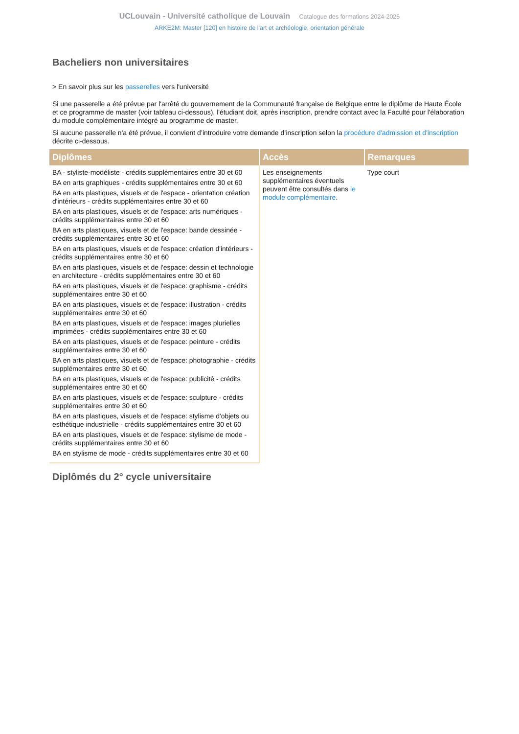UCLouvain - Université catholique de Louvain Catalogue des formations 2024-2025
ARKE2M: Master [120] en histoire de l'art et archéologie, orientation générale
Bacheliers non universitaires
> En savoir plus sur les passerelles vers l'université
Si une passerelle a été prévue par l'arrêté du gouvernement de la Communauté française de Belgique entre le diplôme de Haute École et ce programme de master (voir tableau ci-dessous), l'étudiant doit, après inscription, prendre contact avec la Faculté pour l'élaboration du module complémentaire intégré au programme de master.
Si aucune passerelle n'a été prévue, il convient d’introduire votre demande d’inscription selon la procédure d'admission et d'inscription décrite ci-dessous.
| Diplômes | Accès | Remarques |
| --- | --- | --- |
| BA - styliste-modéliste - crédits supplémentaires entre 30 et 60 BA en arts graphiques - crédits supplémentaires entre 30 et 60 BA en arts plastiques, visuels et de l'espace - orientation création d'intérieurs - crédits supplémentaires entre 30 et 60 BA en arts plastiques, visuels et de l'espace: arts numériques - crédits supplémentaires entre 30 et 60 BA en arts plastiques, visuels et de l'espace: bande dessinée - crédits supplémentaires entre 30 et 60 BA en arts plastiques, visuels et de l'espace: création d'intérieurs - crédits supplémentaires entre 30 et 60 BA en arts plastiques, visuels et de l'espace: dessin et technologie en architecture - crédits supplémentaires entre 30 et 60 BA en arts plastiques, visuels et de l'espace: graphisme - crédits supplémentaires entre 30 et 60 BA en arts plastiques, visuels et de l'espace: illustration - crédits supplémentaires entre 30 et 60 BA en arts plastiques, visuels et de l'espace: images plurielles imprimées - crédits supplémentaires entre 30 et 60 BA en arts plastiques, visuels et de l'espace: peinture - crédits supplémentaires entre 30 et 60 BA en arts plastiques, visuels et de l'espace: photographie - crédits supplémentaires entre 30 et 60 BA en arts plastiques, visuels et de l'espace: publicité - crédits supplémentaires entre 30 et 60 BA en arts plastiques, visuels et de l'espace: sculpture - crédits supplémentaires entre 30 et 60 BA en arts plastiques, visuels et de l'espace: stylisme d'objets ou esthétique industrielle - crédits supplémentaires entre 30 et 60 BA en arts plastiques, visuels et de l'espace: stylisme de mode - crédits supplémentaires entre 30 et 60 BA en stylisme de mode - crédits supplémentaires entre 30 et 60 | Les enseignements supplémentaires éventuels peuvent être consultés dans le module complémentaire . | Type court |
Diplômés du 2° cycle universitaire